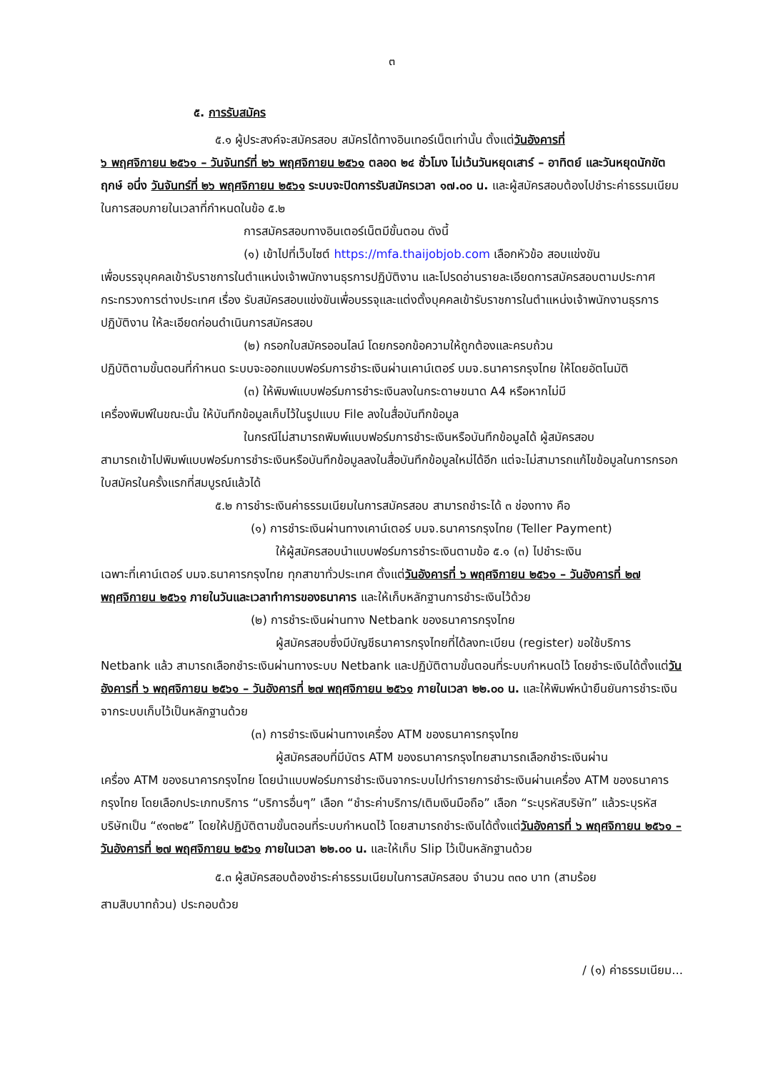๓
๕. การรับสมัคร
๕.๑ ผู้ประสงค์จะสมัครสอบ สมัครได้ทางอินเทอร์เน็ตเท่านั้น ตั้งแต่วันอังคารที่
๖ พฤศจิกายน ๒๕๖๑ – วันจันทร์ที่ ๒๖ พฤศจิกายน ๒๕๖๑ ตลอด ๒๔ ชั่วโมง ไม่เว้นวันหยุดเสาร์ – อาทิตย์ และวันหยุดนักขัตฤกษ์ อนึ่ง วันจันทร์ที่ ๒๖ พฤศจิกายน ๒๕๖๑ ระบบจะปิดการรับสมัครเวลา ๑๗.๐๐ น. และผู้สมัครสอบต้องไปชำระค่าธรรมเนียมในการสอบภายในเวลาที่กำหนดในข้อ ๕.๒
การสมัครสอบทางอินเตอร์เน็ตมีขั้นตอน ดังนี้
(๑) เข้าไปที่เว็บไซต์ https://mfa.thaijobjob.com เลือกหัวข้อ สอบแข่งขัน
เพื่อบรรจุบุคคลเข้ารับราชการในตำแหน่งเจ้าพนักงานธุรการปฏิบัติงาน และโปรดอ่านรายละเอียดการสมัครสอบตามประกาศกระทรวงการต่างประเทศ เรื่อง รับสมัครสอบแข่งขันเพื่อบรรจุและแต่งตั้งบุคคลเข้ารับราชการในตำแหน่งเจ้าพนักงานธุรการปฏิบัติงาน ให้ละเอียดก่อนดำเนินการสมัครสอบ
(๒) กรอกใบสมัครออนไลน์ โดยกรอกข้อความให้ถูกต้องและครบถ้วน
ปฏิบัติตามขั้นตอนที่กำหนด ระบบจะออกแบบฟอร์มการชำระเงินผ่านเคาน์เตอร์ บมจ.ธนาคารกรุงไทย ให้โดยอัตโนมัติ
(๓) ให้พิมพ์แบบฟอร์มการชำระเงินลงในกระดาษขนาด A4 หรือหากไม่มี
เครื่องพิมพ์ในขณะนั้น ให้บันทึกข้อมูลเก็บไว้ในรูปแบบ File ลงในสื่อบันทึกข้อมูล
ในกรณีไม่สามารถพิมพ์แบบฟอร์มการชำระเงินหรือบันทึกข้อมูลได้ ผู้สมัครสอบ
สามารถเข้าไปพิมพ์แบบฟอร์มการชำระเงินหรือบันทึกข้อมูลลงในสื่อบันทึกข้อมูลใหม่ได้อีก แต่จะไม่สามารถแก้ไขข้อมูลในการกรอกใบสมัครในครั้งแรกที่สมบูรณ์แล้วได้
๕.๒ การชำระเงินค่าธรรมเนียมในการสมัครสอบ สามารถชำระได้ ๓ ช่องทาง คือ
(๑) การชำระเงินผ่านทางเคาน์เตอร์ บมจ.ธนาคารกรุงไทย (Teller Payment)
ให้ผู้สมัครสอบนำแบบฟอร์มการชำระเงินตามข้อ ๕.๑ (๓) ไปชำระเงิน
เฉพาะที่เคาน์เตอร์ บมจ.ธนาคารกรุงไทย ทุกสาขาทั่วประเทศ ตั้งแต่วันอังคารที่ ๖ พฤศจิกายน ๒๕๖๑ – วันอังคารที่ ๒๗ พฤศจิกายน ๒๕๖๑ ภายในวันและเวลาทำการของธนาคาร และให้เก็บหลักฐานการชำระเงินไว้ด้วย
(๒) การชำระเงินผ่านทาง Netbank ของธนาคารกรุงไทย
ผู้สมัครสอบซึ่งมีบัญชีธนาคารกรุงไทยที่ได้ลงทะเบียน (register) ขอใช้บริการ
Netbank แล้ว สามารถเลือกชำระเงินผ่านทางระบบ Netbank และปฏิบัติตามขั้นตอนที่ระบบกำหนดไว้ โดยชำระเงินได้ตั้งแต่วันอังคารที่ ๖ พฤศจิกายน ๒๕๖๑ – วันอังคารที่ ๒๗ พฤศจิกายน ๒๕๖๑ ภายในเวลา ๒๒.๐๐ น. และให้พิมพ์หน้ายืนยันการชำระเงินจากระบบเก็บไว้เป็นหลักฐานด้วย
(๓) การชำระเงินผ่านทางเครื่อง ATM ของธนาคารกรุงไทย
ผู้สมัครสอบที่มีบัตร ATM ของธนาคารกรุงไทยสามารถเลือกชำระเงินผ่าน
เครื่อง ATM ของธนาคารกรุงไทย โดยนำแบบฟอร์มการชำระเงินจากระบบไปทำรายการชำระเงินผ่านเครื่อง ATM ของธนาคารกรุงไทย โดยเลือกประเภทบริการ “บริการอื่นๆ” เลือก “ชำระค่าบริการ/เติมเงินมือถือ” เลือก “ระบุรหัสบริษัท” แล้วระบุรหัสบริษัทเป็น “๙๑๓๒๕” โดยให้ปฏิบัติตามขั้นตอนที่ระบบกำหนดไว้ โดยสามารถชำระเงินได้ตั้งแต่วันอังคารที่ ๖ พฤศจิกายน ๒๕๖๑ – วันอังคารที่ ๒๗ พฤศจิกายน ๒๕๖๑ ภายในเวลา ๒๒.๐๐ น. และให้เก็บ Slip ไว้เป็นหลักฐานด้วย
๕.๓ ผู้สมัครสอบต้องชำระค่าธรรมเนียมในการสมัครสอบ จำนวน ๓๓๐ บาท (สามร้อย
สามสิบบาทถ้วน) ประกอบด้วย
/ (๑) ค่าธรรมเนียม...